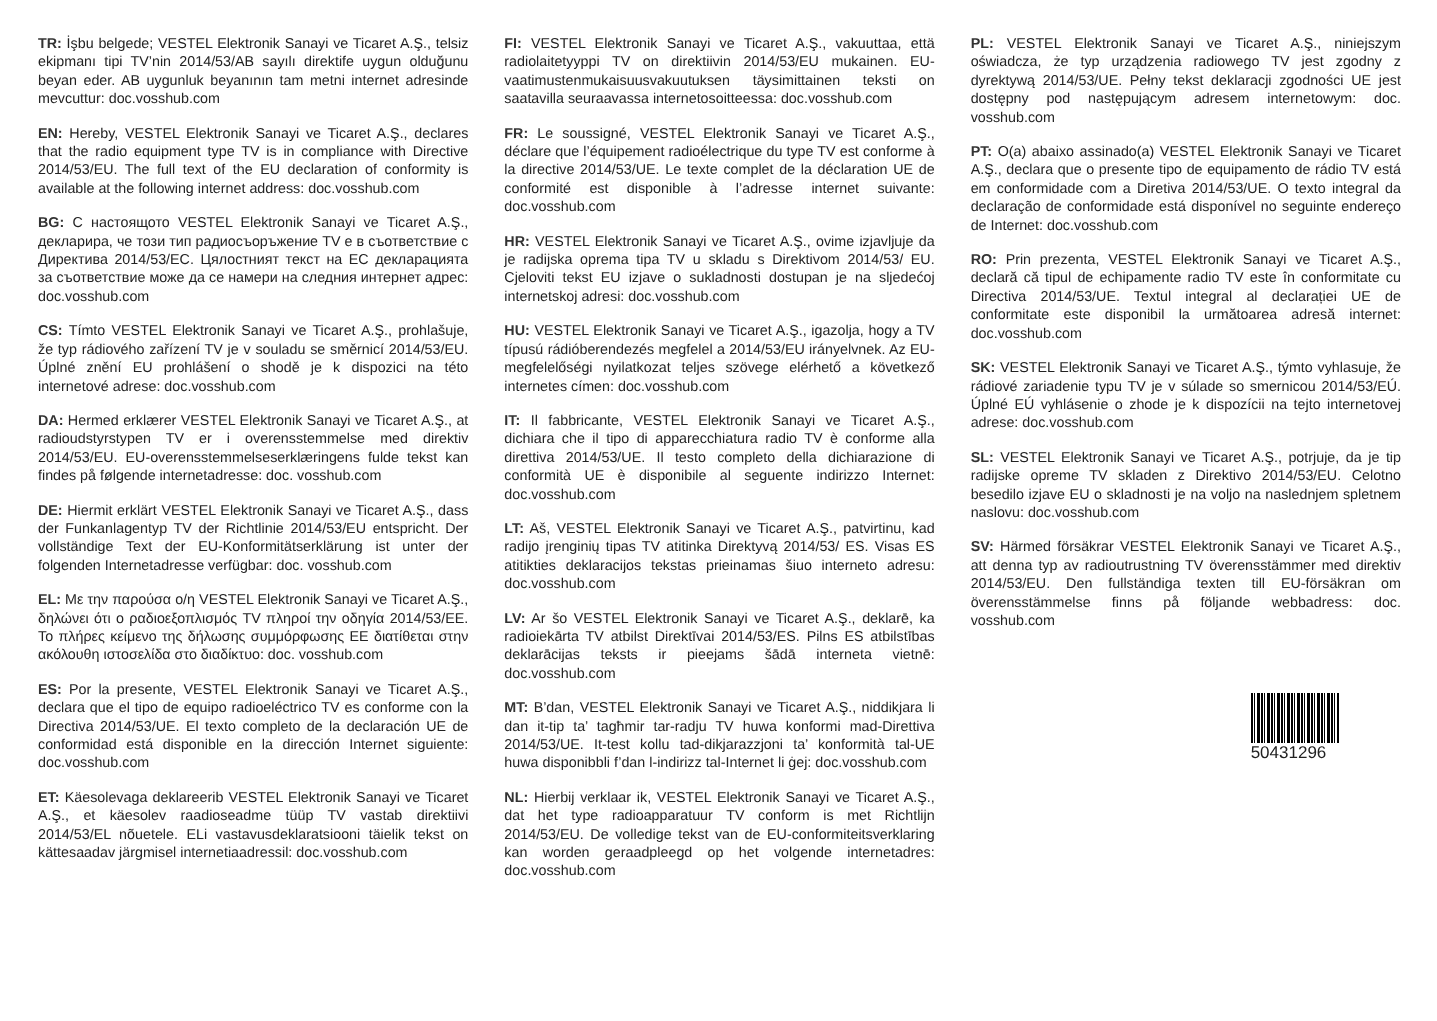TR: İşbu belgede; VESTEL Elektronik Sanayi ve Ticaret A.Ş., telsiz ekipmanı tipi TV’nin 2014/53/AB sayılı direktife uygun olduğunu beyan eder. AB uygunluk beyanının tam metni internet adresinde mevcuttur: doc.vosshub.com
EN: Hereby, VESTEL Elektronik Sanayi ve Ticaret A.Ş., declares that the radio equipment type TV is in compliance with Directive 2014/53/EU. The full text of the EU declaration of conformity is available at the following internet address: doc.vosshub.com
BG: С настоящото VESTEL Elektronik Sanayi ve Ticaret A.Ş., декларира, че този тип радиосъоръжение TV е в съответствие с Директива 2014/53/ЕС. Цялостният текст на ЕС декларацията за съответствие може да се намери на следния интернет адрес: doc.vosshub.com
CS: Tímto VESTEL Elektronik Sanayi ve Ticaret A.Ş., prohlašuje, že typ rádiového zařízení TV je v souladu se směrnicí 2014/53/EU. Úplné znění EU prohlášení o shodě je k dispozici na této internetové adrese: doc.vosshub.com
DA: Hermed erklærer VESTEL Elektronik Sanayi ve Ticaret A.Ş., at radioudstyrstypen TV er i overensstemmelse med direktiv 2014/53/EU. EU-overensstemmelseserklæringens fulde tekst kan findes på følgende internetadresse: doc. vosshub.com
DE: Hiermit erklärt VESTEL Elektronik Sanayi ve Ticaret A.Ş., dass der Funkanlagentyp TV der Richtlinie 2014/53/EU entspricht. Der vollständige Text der EU-Konformitätserklärung ist unter der folgenden Internetadresse verfügbar: doc. vosshub.com
EL: Με την παρούσα ο/η VESTEL Elektronik Sanayi ve Ticaret A.Ş., δηλώνει ότι ο ραδιοεξοπλισμός TV πληροί την οδηγία 2014/53/ΕΕ. Το πλήρες κείμενο της δήλωσης συμμόρφωσης ΕΕ διατίθεται στην ακόλουθη ιστοσελίδα στο διαδίκτυο: doc. vosshub.com
ES: Por la presente, VESTEL Elektronik Sanayi ve Ticaret A.Ş., declara que el tipo de equipo radioeléctrico TV es conforme con la Directiva 2014/53/UE. El texto completo de la declaración UE de conformidad está disponible en la dirección Internet siguiente: doc.vosshub.com
ET: Käesolevaga deklareerib VESTEL Elektronik Sanayi ve Ticaret A.Ş., et käesolev raadioseadme tüüp TV vastab direktiivi 2014/53/EL nõuetele. ELi vastavusdeklaratsiooni täielik tekst on kättesaadav järgmisel internetiaadressil: doc.vosshub.com
FI: VESTEL Elektronik Sanayi ve Ticaret A.Ş., vakuuttaa, että radiolaitetyyppi TV on direktiivin 2014/53/EU mukainen. EU-vaatimustenmukaisuusvakuutuksen täysimittainen teksti on saatavilla seuraavassa internetosoitteessa: doc.vosshub.com
FR: Le soussigné, VESTEL Elektronik Sanayi ve Ticaret A.Ş., déclare que l’équipement radioélectrique du type TV est conforme à la directive 2014/53/UE. Le texte complet de la déclaration UE de conformité est disponible à l’adresse internet suivante: doc.vosshub.com
HR: VESTEL Elektronik Sanayi ve Ticaret A.Ş., ovime izjavljuje da je radijska oprema tipa TV u skladu s Direktivom 2014/53/ EU. Cjeloviti tekst EU izjave o sukladnosti dostupan je na sljedećoj internetskoj adresi: doc.vosshub.com
HU: VESTEL Elektronik Sanayi ve Ticaret A.Ş., igazolja, hogy a TV típusú rádióberendezés megfelel a 2014/53/EU irányelvnek. Az EU-megfelelőségi nyilatkozat teljes szövege elérhető a következő internetes címen: doc.vosshub.com
IT: Il fabbricante, VESTEL Elektronik Sanayi ve Ticaret A.Ş., dichiara che il tipo di apparecchiatura radio TV è conforme alla direttiva 2014/53/UE. Il testo completo della dichiarazione di conformità UE è disponibile al seguente indirizzo Internet: doc.vosshub.com
LT: Aš, VESTEL Elektronik Sanayi ve Ticaret A.Ş., patvirtinu, kad radijo įrenginių tipas TV atitinka Direktyvą 2014/53/ ES. Visas ES atitikties deklaracijos tekstas prieinamas šiuo interneto adresu: doc.vosshub.com
LV: Ar šo VESTEL Elektronik Sanayi ve Ticaret A.Ş., deklarē, ka radioiekārta TV atbilst Direktīvai 2014/53/ES. Pilns ES atbilstības deklarācijas teksts ir pieejams šādā interneta vietnē: doc.vosshub.com
MT: B’dan, VESTEL Elektronik Sanayi ve Ticaret A.Ş., niddikjara li dan it-tip ta’ tagħmir tar-radju TV huwa konformi mad-Direttiva 2014/53/UE. It-test kollu tad-dikjarazzjoni ta’ konformità tal-UE huwa disponibbli f’dan l-indirizz tal-Internet li ġej: doc.vosshub.com
NL: Hierbij verklaar ik, VESTEL Elektronik Sanayi ve Ticaret A.Ş., dat het type radioapparatuur TV conform is met Richtlijn 2014/53/EU. De volledige tekst van de EU-conformiteitsverklaring kan worden geraadpleegd op het volgende internetadres: doc.vosshub.com
PL: VESTEL Elektronik Sanayi ve Ticaret A.Ş., niniejszym oświadcza, że typ urządzenia radiowego TV jest zgodny z dyrektywą 2014/53/UE. Pełny tekst deklaracji zgodności UE jest dostępny pod następującym adresem internetowym: doc. vosshub.com
PT: O(a) abaixo assinado(a) VESTEL Elektronik Sanayi ve Ticaret A.Ş., declara que o presente tipo de equipamento de rádio TV está em conformidade com a Diretiva 2014/53/UE. O texto integral da declaração de conformidade está disponível no seguinte endereço de Internet: doc.vosshub.com
RO: Prin prezenta, VESTEL Elektronik Sanayi ve Ticaret A.Ş., declară că tipul de echipamente radio TV este în conformitate cu Directiva 2014/53/UE. Textul integral al declarației UE de conformitate este disponibil la următoarea adresă internet: doc.vosshub.com
SK: VESTEL Elektronik Sanayi ve Ticaret A.Ş., týmto vyhlasuje, že rádiové zariadenie typu TV je v súlade so smernicou 2014/53/EÚ. Úplné EÚ vyhlásenie o zhode je k dispozícii na tejto internetovej adrese: doc.vosshub.com
SL: VESTEL Elektronik Sanayi ve Ticaret A.Ş., potrjuje, da je tip radijske opreme TV skladen z Direktivo 2014/53/EU. Celotno besedilo izjave EU o skladnosti je na voljo na naslednjem spletnem naslovu: doc.vosshub.com
SV: Härmed försäkrar VESTEL Elektronik Sanayi ve Ticaret A.Ş., att denna typ av radioutrustning TV överensstämmer med direktiv 2014/53/EU. Den fullständiga texten till EU-försäkran om överensstämmelse finns på följande webbadress: doc. vosshub.com
50431296